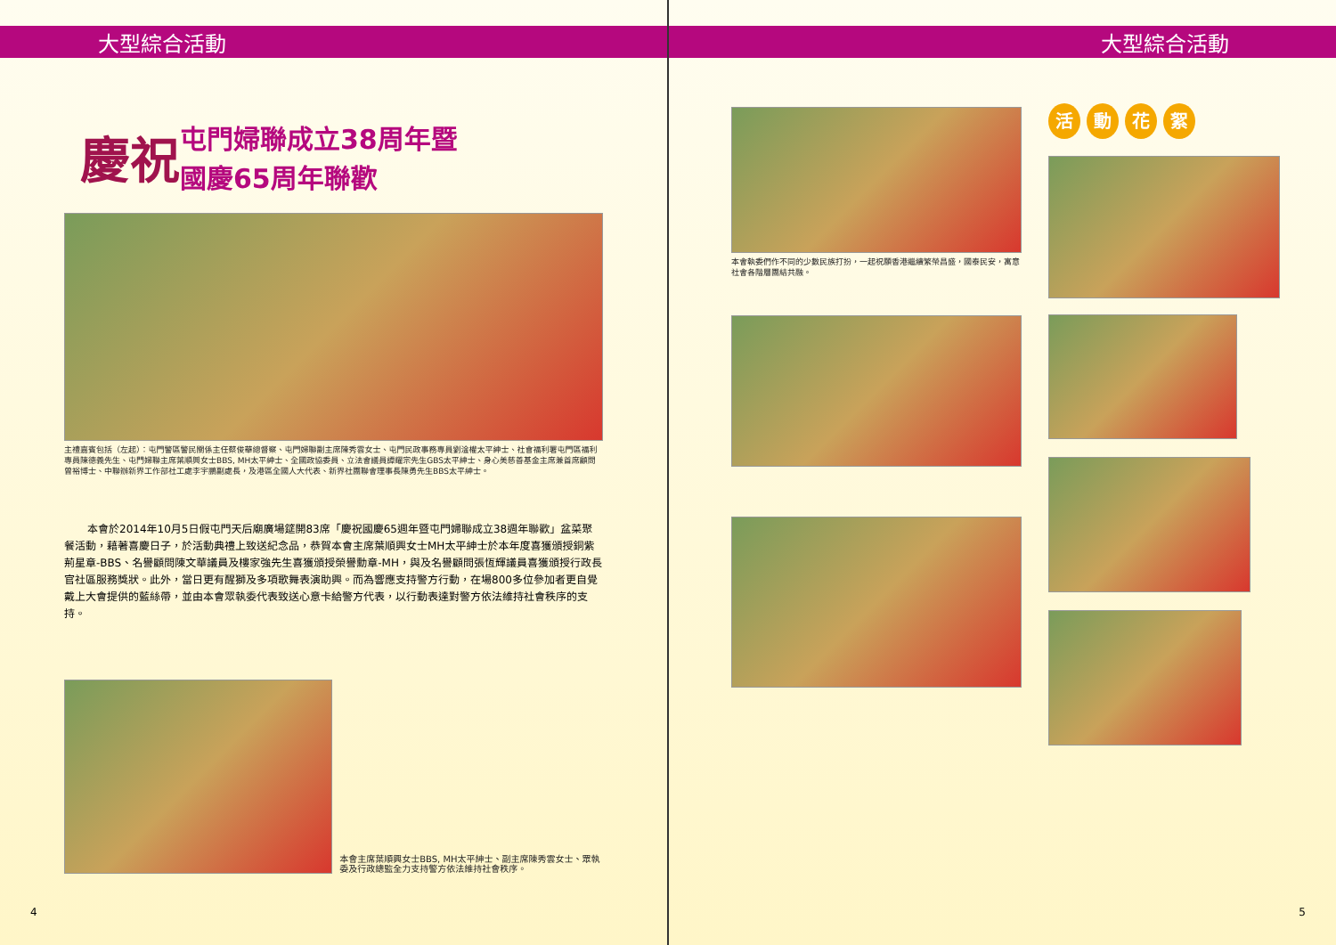大型綜合活動
慶祝
屯門婦聯成立38周年暨
國慶65周年聯歡
主禮嘉賓包括（左起）：屯門警區警民關係主任蔡俊華總督察、屯門婦聯副主席陳秀雲女士、屯門民政事務專員劉淦權太平紳士、社會福利署屯門區福利專員陳德義先生、屯門婦聯主席葉順興女士BBS, MH太平紳士、全國政協委員、立法會議員譚耀宗先生GBS太平紳士、身心美慈善基金主席兼首席顧問曾裕博士、中聯辦新界工作部社工處李宇鵬副處長，及港區全國人大代表、新界社團聯會理事長陳勇先生BBS太平紳士。
本會於2014年10月5日假屯門天后廟廣場筵開83席「慶祝國慶65週年暨屯門婦聯成立38週年聯歡」盆菜聚餐活動，藉著喜慶日子，於活動典禮上致送紀念品，恭賀本會主席葉順興女士MH太平紳士於本年度喜獲頒授銅紫荊星章-BBS、名譽顧問陳文華議員及樓家強先生喜獲頒授榮譽勳章-MH，與及名譽顧問張恆輝議員喜獲頒授行政長官社區服務獎狀。此外，當日更有醒獅及多項歌舞表演助興。而為響應支持警方行動，在場800多位參加者更自覺戴上大會提供的藍絲帶，並由本會眾執委代表致送心意卡給警方代表，以行動表達對警方依法維持社會秩序的支持。
本會主席葉順興女士BBS, MH太平紳士、副主席陳秀雲女士、眾執委及行政總監全力支持警方依法維持社會秩序。
4
大型綜合活動
本會執委們作不同的少數民族打扮，一起祝願香港繼續繁榮昌盛，國泰民安，寓意社會各階層團結共融。
活 動 花 絮
5